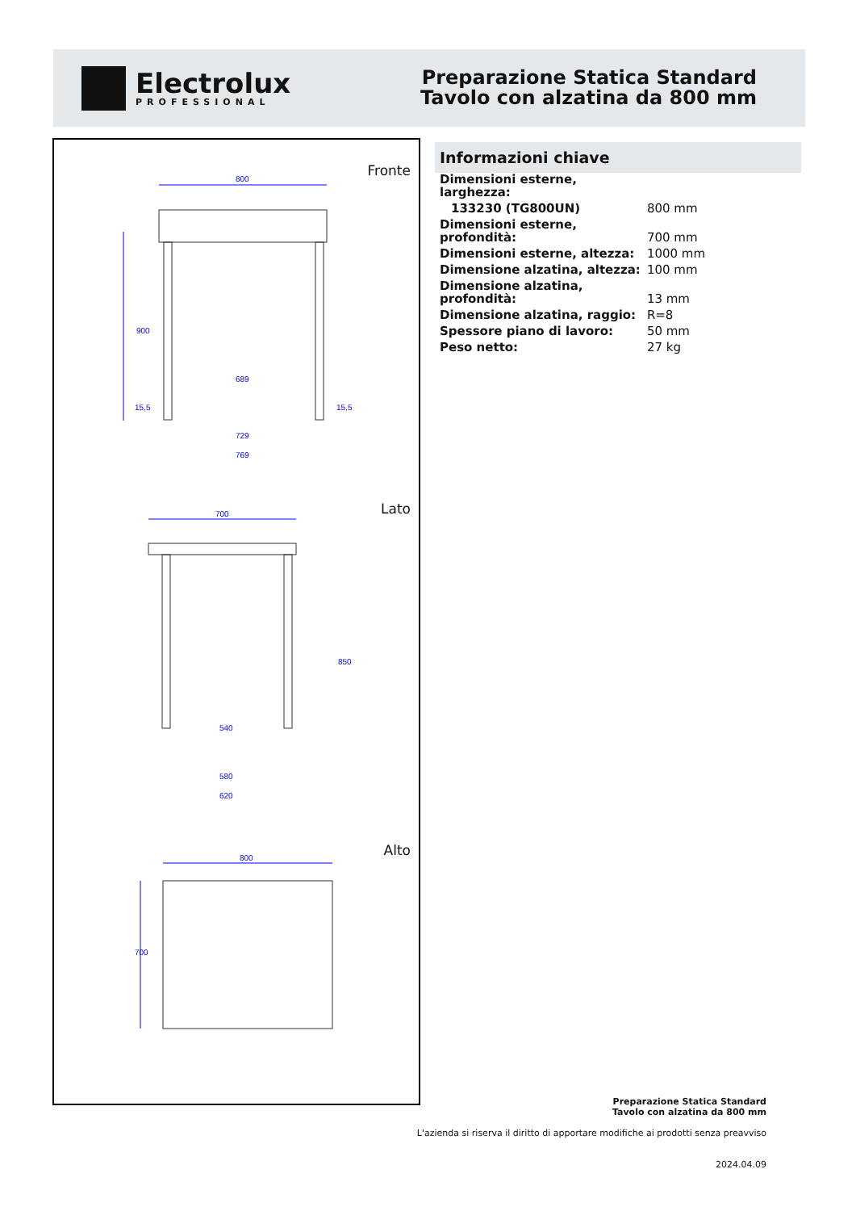Electrolux
PROFESSIONAL
Preparazione Statica Standard
Tavolo con alzatina da 800 mm
800
689
729
769
700
540
580
620
800
900
850
700
15,5
15,5
Fronte
Lato
Alto
Informazioni chiave
| Dimensioni esterne, larghezza: | |
| 133230 (TG800UN) | 800 mm |
| Dimensioni esterne, profondità: | 700 mm |
| Dimensioni esterne, altezza: | 1000 mm |
| Dimensione alzatina, altezza: | 100 mm |
| Dimensione alzatina, profondità: | 13 mm |
| Dimensione alzatina, raggio: | R=8 |
| Spessore piano di lavoro: | 50 mm |
| Peso netto: | 27 kg |
Preparazione Statica Standard
Tavolo con alzatina da 800 mm
L'azienda si riserva il diritto di apportare modifiche ai prodotti senza preavviso
2024.04.09